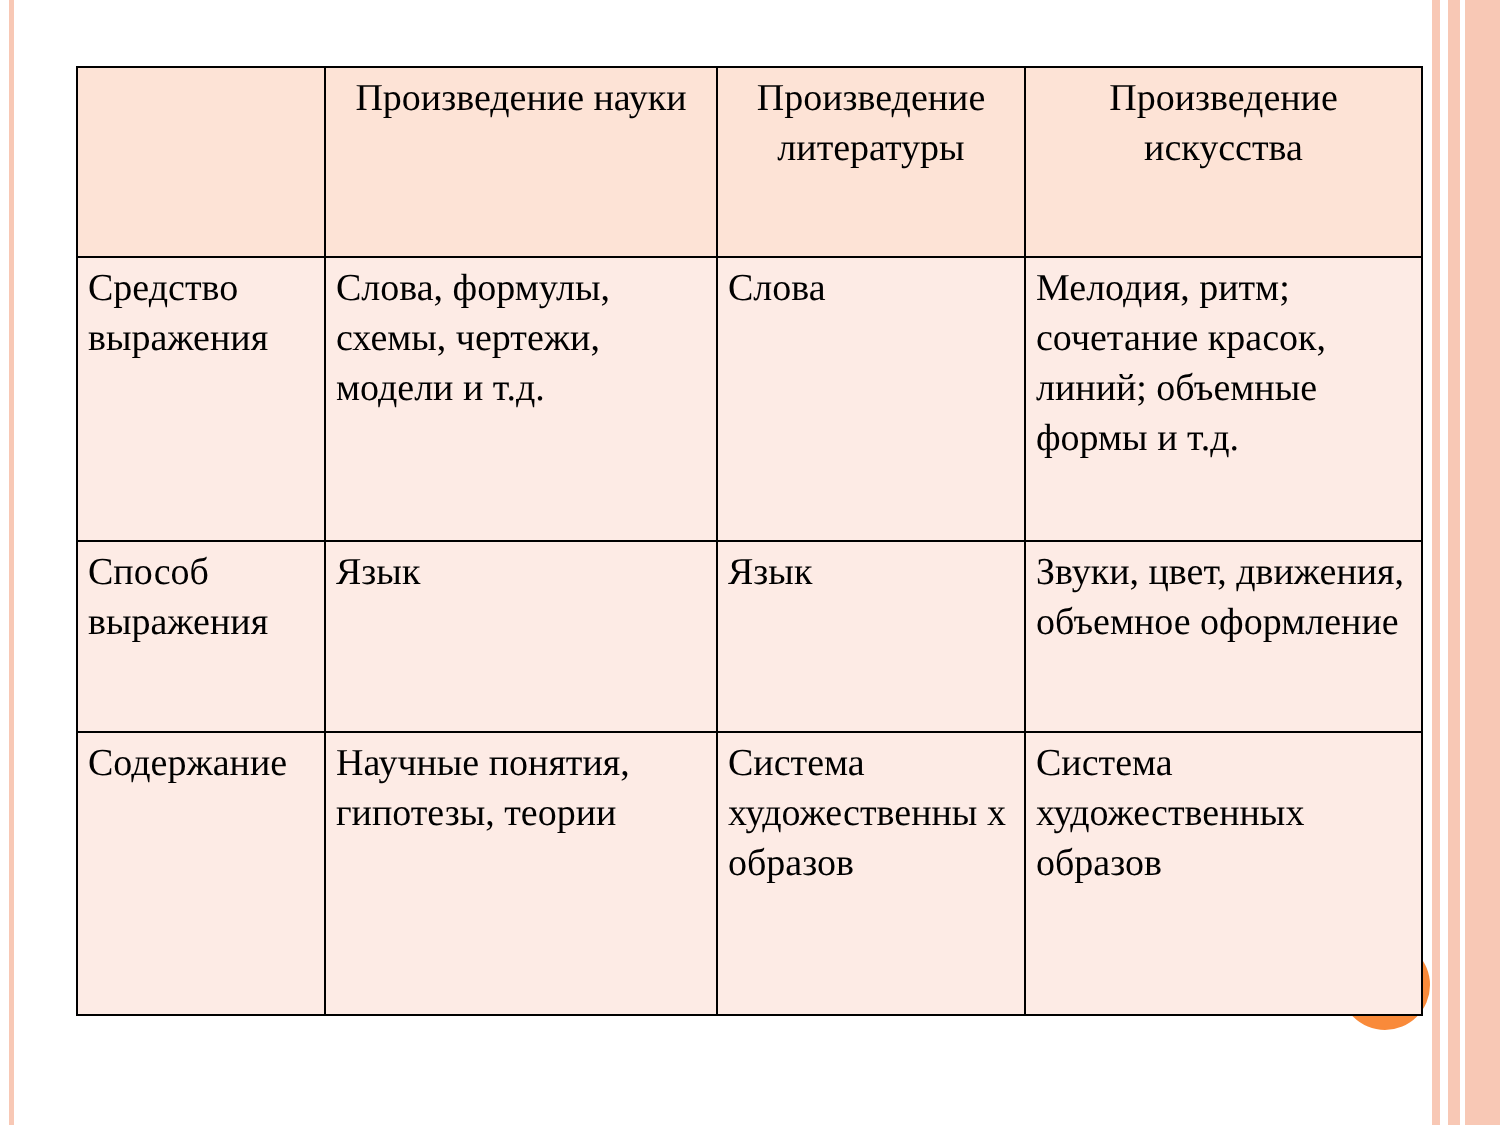| | Произведение науки | Произведение литературы | Произведение искусства |
| --- | --- | --- | --- |
| Средство выражения | Слова, формулы, схемы, чертежи, модели и т.д. | Слова | Мелодия, ритм; сочетание красок, линий; объемные формы и т.д. |
| Способ выражения | Язык | Язык | Звуки, цвет, движения, объемное оформление |
| Содержание | Научные понятия, гипотезы, теории | Система художественны х образов | Система художественных образов |